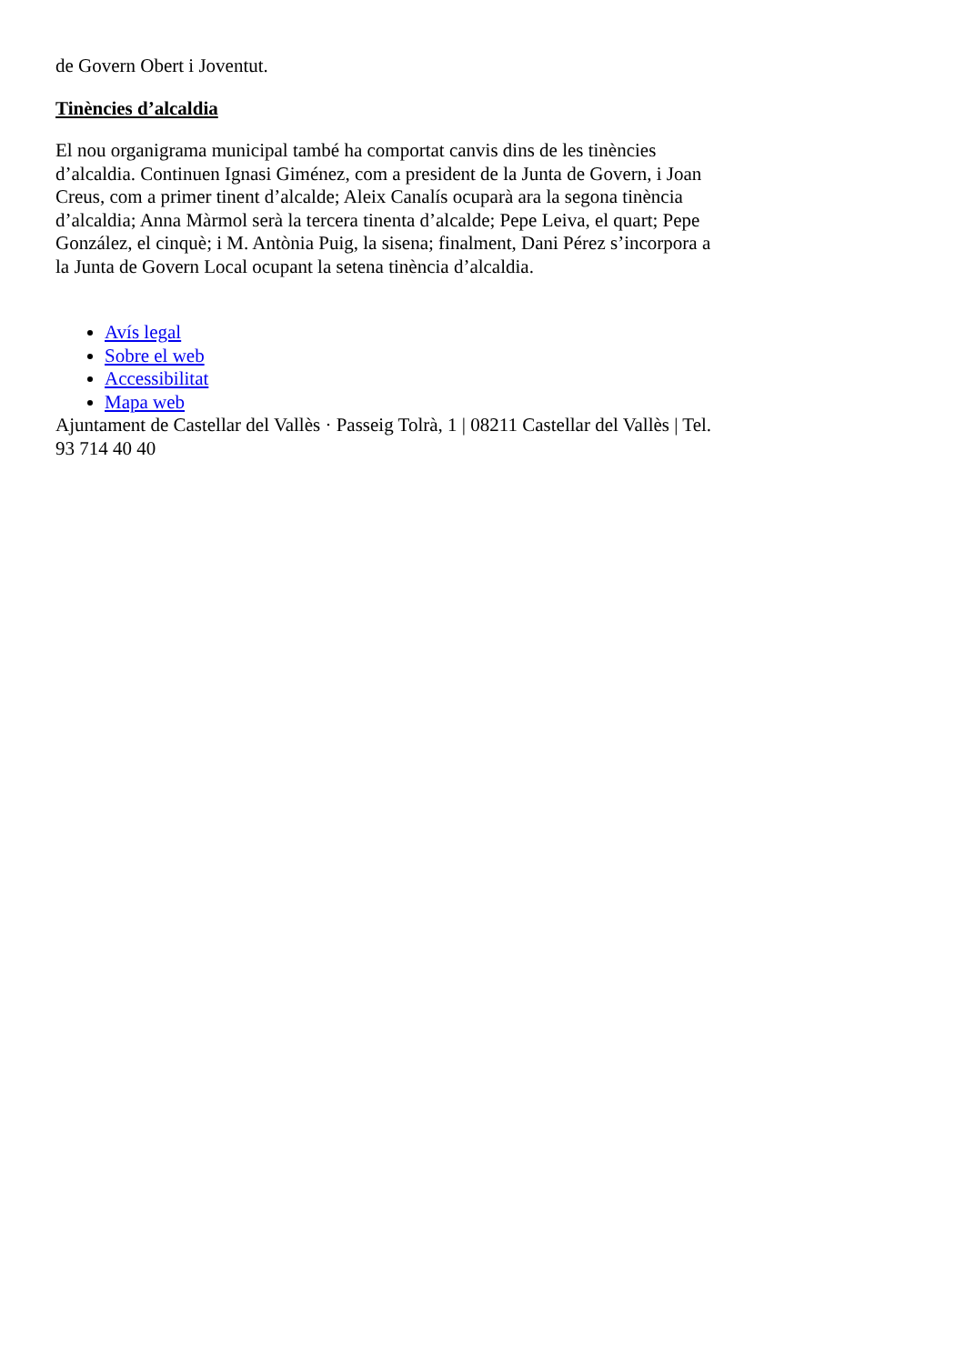de Govern Obert i Joventut.
Tinències d’alcaldia
El nou organigrama municipal també ha comportat canvis dins de les tinències d’alcaldia. Continuen Ignasi Giménez, com a president de la Junta de Govern, i Joan Creus, com a primer tinent d’alcalde; Aleix Canalís ocuparà ara la segona tinència d’alcaldia; Anna Màrmol serà la tercera tinenta d’alcalde; Pepe Leiva, el quart; Pepe González, el cinquè; i M. Antònia Puig, la sisena; finalment, Dani Pérez s’incorpora a la Junta de Govern Local ocupant la setena tinència d’alcaldia.
Avís legal
Sobre el web
Accessibilitat
Mapa web
Ajuntament de Castellar del Vallès · Passeig Tolrà, 1 | 08211 Castellar del Vallès | Tel. 93 714 40 40